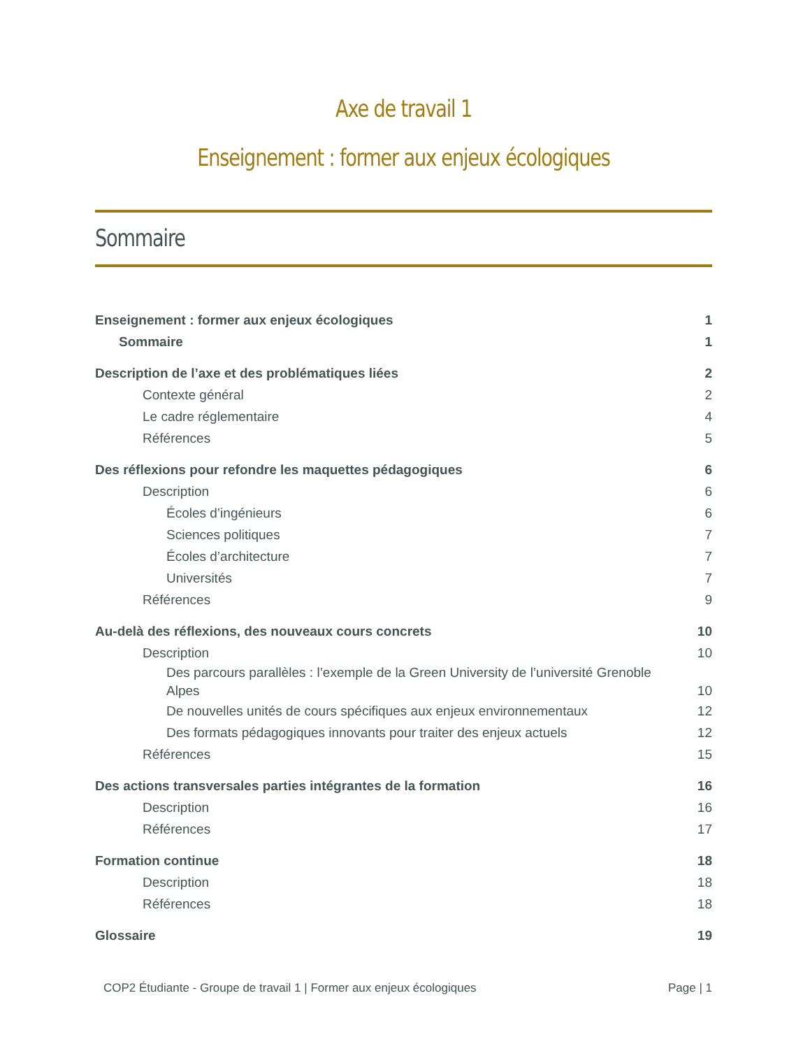Axe de travail 1
Enseignement : former aux enjeux écologiques
Sommaire
Enseignement : former aux enjeux écologiques 1
Sommaire 1
Description de l’axe et des problématiques liées 2
Contexte général 2
Le cadre réglementaire 4
Références 5
Des réflexions pour refondre les maquettes pédagogiques 6
Description 6
Écoles d’ingénieurs 6
Sciences politiques 7
Écoles d’architecture 7
Universités 7
Références 9
Au-delà des réflexions, des nouveaux cours concrets 10
Description 10
Des parcours parallèles : l’exemple de la Green University de l’université Grenoble Alpes 10
De nouvelles unités de cours spécifiques aux enjeux environnementaux 12
Des formats pédagogiques innovants pour traiter des enjeux actuels 12
Références 15
Des actions transversales parties intégrantes de la formation 16
Description 16
Références 17
Formation continue 18
Description 18
Références 18
Glossaire 19
COP2 Étudiante - Groupe de travail 1 | Former aux enjeux écologiques Page | 1